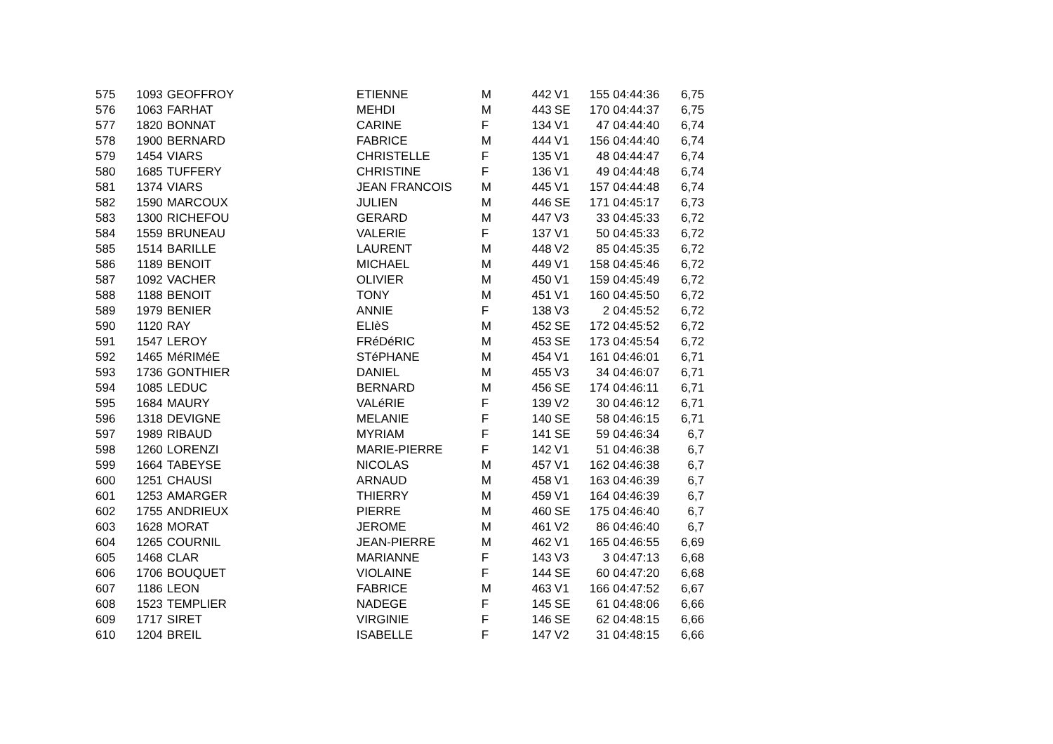| 575 | 1093 | GEOFFROY | ETIENNE | M | 442 | V1 | 155 | 04:44:36 | 6,75 |
| 576 | 1063 | FARHAT | MEHDI | M | 443 | SE | 170 | 04:44:37 | 6,75 |
| 577 | 1820 | BONNAT | CARINE | F | 134 | V1 | 47 | 04:44:40 | 6,74 |
| 578 | 1900 | BERNARD | FABRICE | M | 444 | V1 | 156 | 04:44:40 | 6,74 |
| 579 | 1454 | VIARS | CHRISTELLE | F | 135 | V1 | 48 | 04:44:47 | 6,74 |
| 580 | 1685 | TUFFERY | CHRISTINE | F | 136 | V1 | 49 | 04:44:48 | 6,74 |
| 581 | 1374 | VIARS | JEAN FRANCOIS | M | 445 | V1 | 157 | 04:44:48 | 6,74 |
| 582 | 1590 | MARCOUX | JULIEN | M | 446 | SE | 171 | 04:45:17 | 6,73 |
| 583 | 1300 | RICHEFOU | GERARD | M | 447 | V3 | 33 | 04:45:33 | 6,72 |
| 584 | 1559 | BRUNEAU | VALERIE | F | 137 | V1 | 50 | 04:45:33 | 6,72 |
| 585 | 1514 | BARILLE | LAURENT | M | 448 | V2 | 85 | 04:45:35 | 6,72 |
| 586 | 1189 | BENOIT | MICHAEL | M | 449 | V1 | 158 | 04:45:46 | 6,72 |
| 587 | 1092 | VACHER | OLIVIER | M | 450 | V1 | 159 | 04:45:49 | 6,72 |
| 588 | 1188 | BENOIT | TONY | M | 451 | V1 | 160 | 04:45:50 | 6,72 |
| 589 | 1979 | BENIER | ANNIE | F | 138 | V3 | 2 | 04:45:52 | 6,72 |
| 590 | 1120 | RAY | ELIèS | M | 452 | SE | 172 | 04:45:52 | 6,72 |
| 591 | 1547 | LEROY | FRéDéRIC | M | 453 | SE | 173 | 04:45:54 | 6,72 |
| 592 | 1465 | MéRIMéE | STéPHANE | M | 454 | V1 | 161 | 04:46:01 | 6,71 |
| 593 | 1736 | GONTHIER | DANIEL | M | 455 | V3 | 34 | 04:46:07 | 6,71 |
| 594 | 1085 | LEDUC | BERNARD | M | 456 | SE | 174 | 04:46:11 | 6,71 |
| 595 | 1684 | MAURY | VALéRIE | F | 139 | V2 | 30 | 04:46:12 | 6,71 |
| 596 | 1318 | DEVIGNE | MELANIE | F | 140 | SE | 58 | 04:46:15 | 6,71 |
| 597 | 1989 | RIBAUD | MYRIAM | F | 141 | SE | 59 | 04:46:34 | 6,7 |
| 598 | 1260 | LORENZI | MARIE-PIERRE | F | 142 | V1 | 51 | 04:46:38 | 6,7 |
| 599 | 1664 | TABEYSE | NICOLAS | M | 457 | V1 | 162 | 04:46:38 | 6,7 |
| 600 | 1251 | CHAUSI | ARNAUD | M | 458 | V1 | 163 | 04:46:39 | 6,7 |
| 601 | 1253 | AMARGER | THIERRY | M | 459 | V1 | 164 | 04:46:39 | 6,7 |
| 602 | 1755 | ANDRIEUX | PIERRE | M | 460 | SE | 175 | 04:46:40 | 6,7 |
| 603 | 1628 | MORAT | JEROME | M | 461 | V2 | 86 | 04:46:40 | 6,7 |
| 604 | 1265 | COURNIL | JEAN-PIERRE | M | 462 | V1 | 165 | 04:46:55 | 6,69 |
| 605 | 1468 | CLAR | MARIANNE | F | 143 | V3 | 3 | 04:47:13 | 6,68 |
| 606 | 1706 | BOUQUET | VIOLAINE | F | 144 | SE | 60 | 04:47:20 | 6,68 |
| 607 | 1186 | LEON | FABRICE | M | 463 | V1 | 166 | 04:47:52 | 6,67 |
| 608 | 1523 | TEMPLIER | NADEGE | F | 145 | SE | 61 | 04:48:06 | 6,66 |
| 609 | 1717 | SIRET | VIRGINIE | F | 146 | SE | 62 | 04:48:15 | 6,66 |
| 610 | 1204 | BREIL | ISABELLE | F | 147 | V2 | 31 | 04:48:15 | 6,66 |